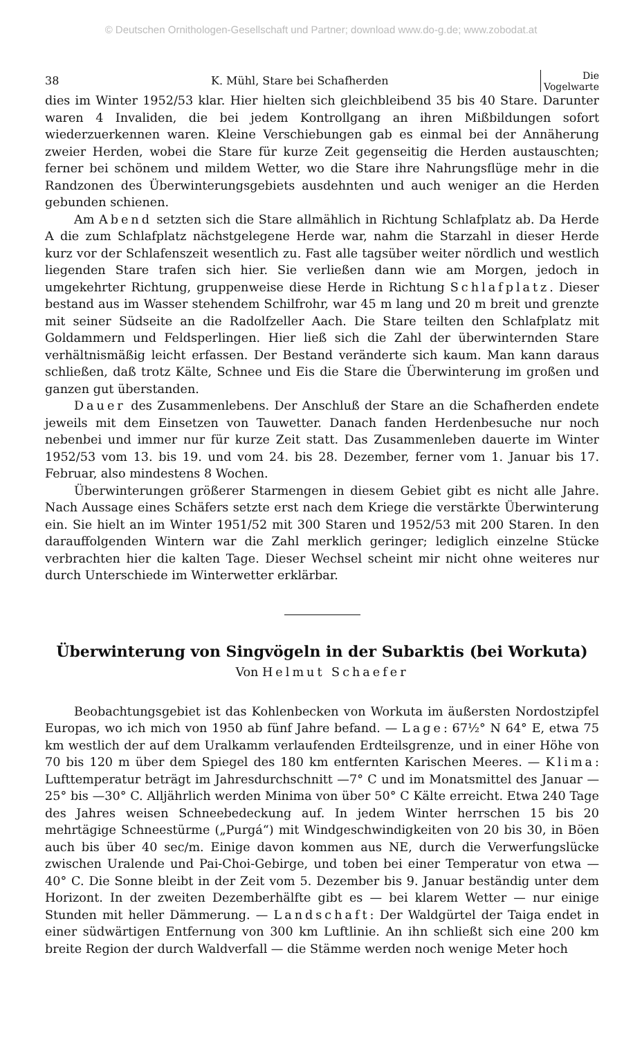© Deutschen Ornithologen-Gesellschaft und Partner; download www.do-g.de; www.zobodat.at
38 K. Mühl, Stare bei Schafherden Die
Vogelwarte
dies im Winter 1952/53 klar. Hier hielten sich gleichbleibend 35 bis 40 Stare. Darunter waren 4 Invaliden, die bei jedem Kontrollgang an ihren Mißbildungen sofort wiederzuerkennen waren. Kleine Verschiebungen gab es einmal bei der Annäherung zweier Herden, wobei die Stare für kurze Zeit gegenseitig die Herden austauschten; ferner bei schönem und mildem Wetter, wo die Stare ihre Nahrungsflüge mehr in die Randzonen des Überwinterungsgebiets ausdehnten und auch weniger an die Herden gebunden schienen.
Am Abend setzten sich die Stare allmählich in Richtung Schlafplatz ab. Da Herde A die zum Schlafplatz nächstgelegene Herde war, nahm die Starzahl in dieser Herde kurz vor der Schlafenszeit wesentlich zu. Fast alle tagsüber weiter nördlich und westlich liegenden Stare trafen sich hier. Sie verließen dann wie am Morgen, jedoch in umgekehrter Richtung, gruppenweise diese Herde in Richtung Schlafplatz. Dieser bestand aus im Wasser stehendem Schilfrohr, war 45 m lang und 20 m breit und grenzte mit seiner Südseite an die Radolfzeller Aach. Die Stare teilten den Schlafplatz mit Goldammern und Feldsperlingen. Hier ließ sich die Zahl der überwinternden Stare verhältnismäßig leicht erfassen. Der Bestand veränderte sich kaum. Man kann daraus schließen, daß trotz Kälte, Schnee und Eis die Stare die Überwinterung im großen und ganzen gut überstanden.
Dauer des Zusammenlebens. Der Anschluß der Stare an die Schafherden endete jeweils mit dem Einsetzen von Tauwetter. Danach fanden Herdenbesuche nur noch nebenbei und immer nur für kurze Zeit statt. Das Zusammenleben dauerte im Winter 1952/53 vom 13. bis 19. und vom 24. bis 28. Dezember, ferner vom 1. Januar bis 17. Februar, also mindestens 8 Wochen.
Überwinterungen größerer Starmengen in diesem Gebiet gibt es nicht alle Jahre. Nach Aussage eines Schäfers setzte erst nach dem Kriege die verstärkte Überwinterung ein. Sie hielt an im Winter 1951/52 mit 300 Staren und 1952/53 mit 200 Staren. In den darauffolgenden Wintern war die Zahl merklich geringer; lediglich einzelne Stücke verbrachten hier die kalten Tage. Dieser Wechsel scheint mir nicht ohne weiteres nur durch Unterschiede im Winterwetter erklärbar.
Überwinterung von Singvögeln in der Subarktis (bei Workuta)
Von Helmut Schaefer
Beobachtungsgebiet ist das Kohlenbecken von Workuta im äußersten Nordostzipfel Europas, wo ich mich von 1950 ab fünf Jahre befand. — Lage: 67½° N 64° E, etwa 75 km westlich der auf dem Uralkamm verlaufenden Erdteilsgrenze, und in einer Höhe von 70 bis 120 m über dem Spiegel des 180 km entfernten Karischen Meeres. — Klima: Lufttemperatur beträgt im Jahresdurchschnitt —7° C und im Monatsmittel des Januar —25° bis —30° C. Alljährlich werden Minima von über 50° C Kälte erreicht. Etwa 240 Tage des Jahres weisen Schneebedeckung auf. In jedem Winter herrschen 15 bis 20 mehrtägige Schneestürme („Purgá“) mit Windgeschwindigkeiten von 20 bis 30, in Böen auch bis über 40 sec/m. Einige davon kommen aus NE, durch die Verwerfungslücke zwischen Uralende und Pai-Choi-Gebirge, und toben bei einer Temperatur von etwa —40° C. Die Sonne bleibt in der Zeit vom 5. Dezember bis 9. Januar beständig unter dem Horizont. In der zweiten Dezemberhälfte gibt es — bei klarem Wetter — nur einige Stunden mit heller Dämmerung. — Landschaft: Der Waldgürtel der Taiga endet in einer südwärtigen Entfernung von 300 km Luftlinie. An ihn schließt sich eine 200 km breite Region der durch Waldverfall — die Stämme werden noch wenige Meter hoch